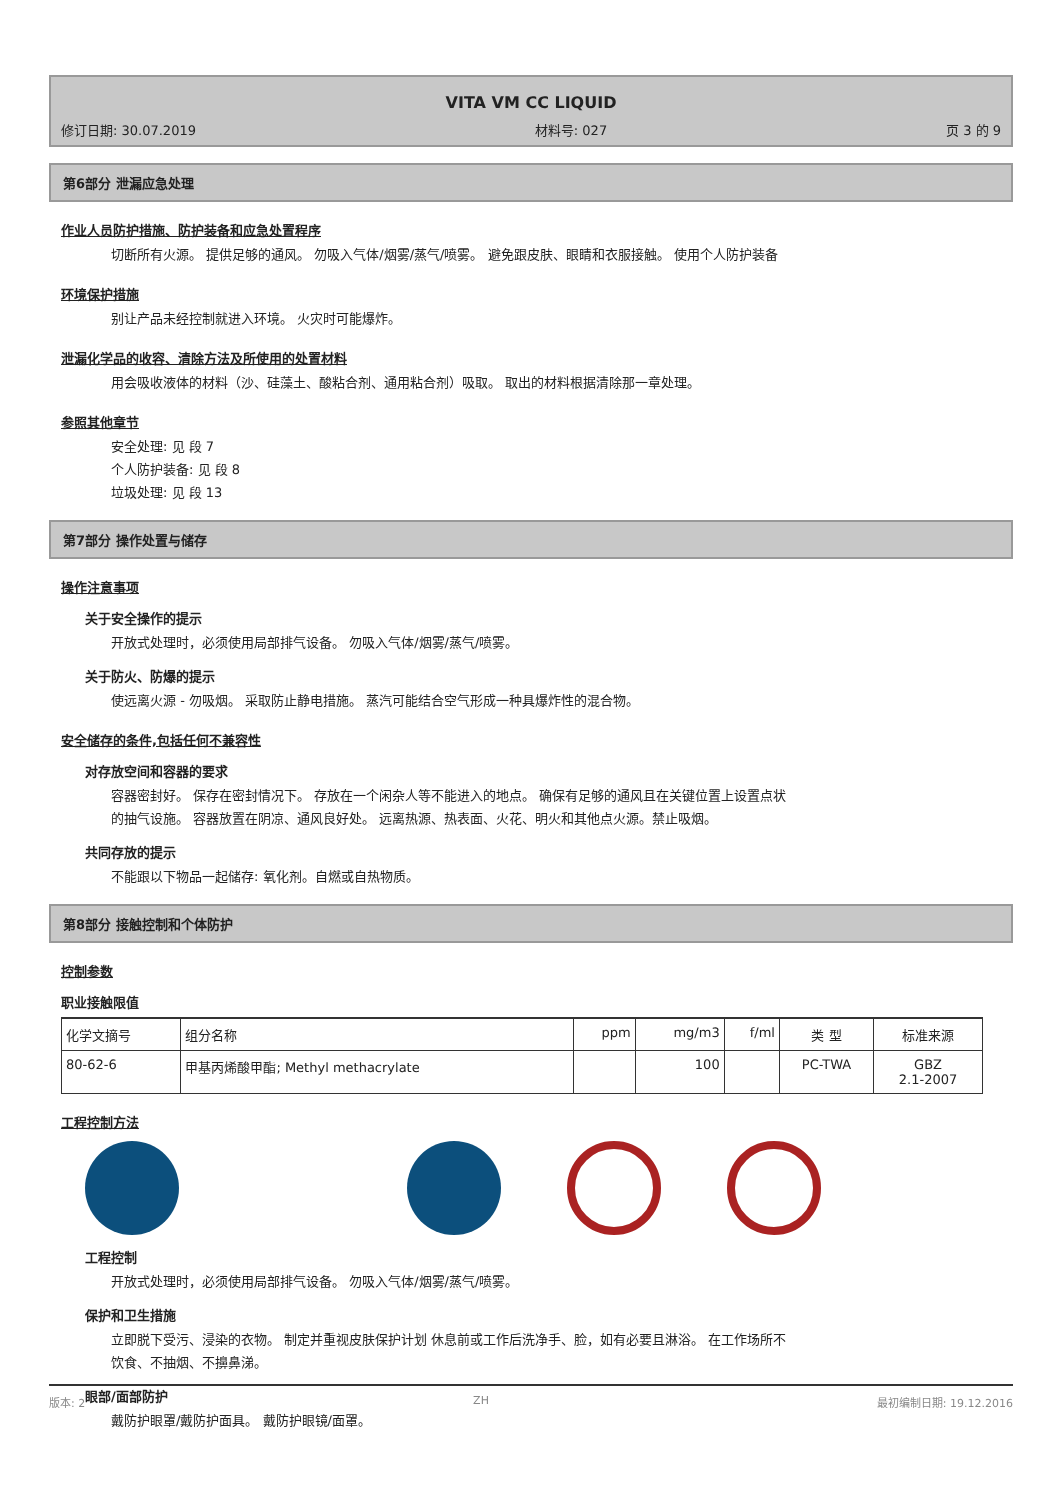VITA VM CC LIQUID
修订日期: 30.07.2019 材料号: 027 页 3 的 9
第6部分 泄漏应急处理
作业人员防护措施、防护装备和应急处置程序
切断所有火源。 提供足够的通风。 勿吸入气体/烟雾/蒸气/喷雾。 避免跟皮肤、眼睛和衣服接触。 使用个人防护装备
环境保护措施
别让产品未经控制就进入环境。 火灾时可能爆炸。
泄漏化学品的收容、清除方法及所使用的处置材料
用会吸收液体的材料（沙、硅藻土、酸粘合剂、通用粘合剂）吸取。 取出的材料根据清除那一章处理。
参照其他章节
安全处理: 见 段 7
个人防护装备: 见 段 8
垃圾处理: 见 段 13
第7部分 操作处置与储存
操作注意事项
关于安全操作的提示
开放式处理时，必须使用局部排气设备。 勿吸入气体/烟雾/蒸气/喷雾。
关于防火、防爆的提示
使远离火源 - 勿吸烟。 采取防止静电措施。 蒸汽可能结合空气形成一种具爆炸性的混合物。
安全储存的条件,包括任何不兼容性
对存放空间和容器的要求
容器密封好。 保存在密封情况下。 存放在一个闲杂人等不能进入的地点。 确保有足够的通风且在关键位置上设置点状的抽气设施。 容器放置在阴凉、通风良好处。 远离热源、热表面、火花、明火和其他点火源。禁止吸烟。
共同存放的提示
不能跟以下物品一起储存: 氧化剂。自燃或自热物质。
第8部分 接触控制和个体防护
控制参数
职业接触限值
| 化学文摘号 | 组分名称 | ppm | mg/m3 | f/ml | 类 型 | 标准来源 |
| --- | --- | --- | --- | --- | --- | --- |
| 80-62-6 | 甲基丙烯酸甲酯; Methyl methacrylate | | 100 | | PC-TWA | GBZ 2.1-2007 |
工程控制方法
工程控制
开放式处理时，必须使用局部排气设备。 勿吸入气体/烟雾/蒸气/喷雾。
保护和卫生措施
立即脱下受污、浸染的衣物。 制定并重视皮肤保护计划 休息前或工作后洗净手、脸，如有必要且淋浴。 在工作场所不饮食、不抽烟、不擤鼻涕。
眼部/面部防护
戴防护眼罩/戴防护面具。 戴防护眼镜/面罩。
版本: 2 ZH 最初编制日期: 19.12.2016